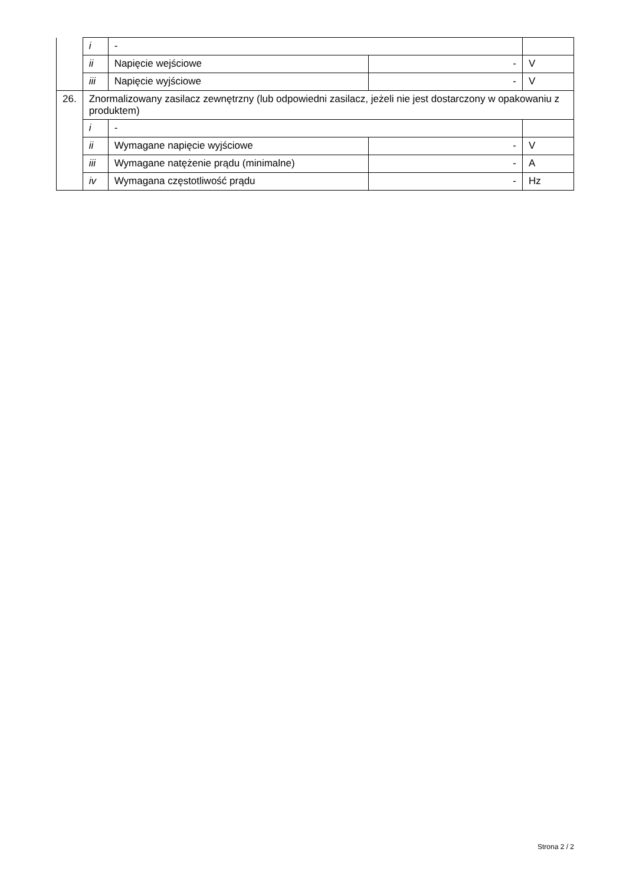| | i | - | | |
| | ii | Napięcie wejściowe | - | V |
| | iii | Napięcie wyjściowe | - | V |
| 26. | Znormalizowany zasilacz zewnętrzny (lub odpowiedni zasilacz, jeżeli nie jest dostarczony w opakowaniu z produktem) | | | |
| | i | - | | |
| | ii | Wymagane napięcie wyjściowe | - | V |
| | iii | Wymagane natężenie prądu (minimalne) | - | A |
| | iv | Wymagana częstotliwość prądu | - | Hz |
Strona 2 / 2